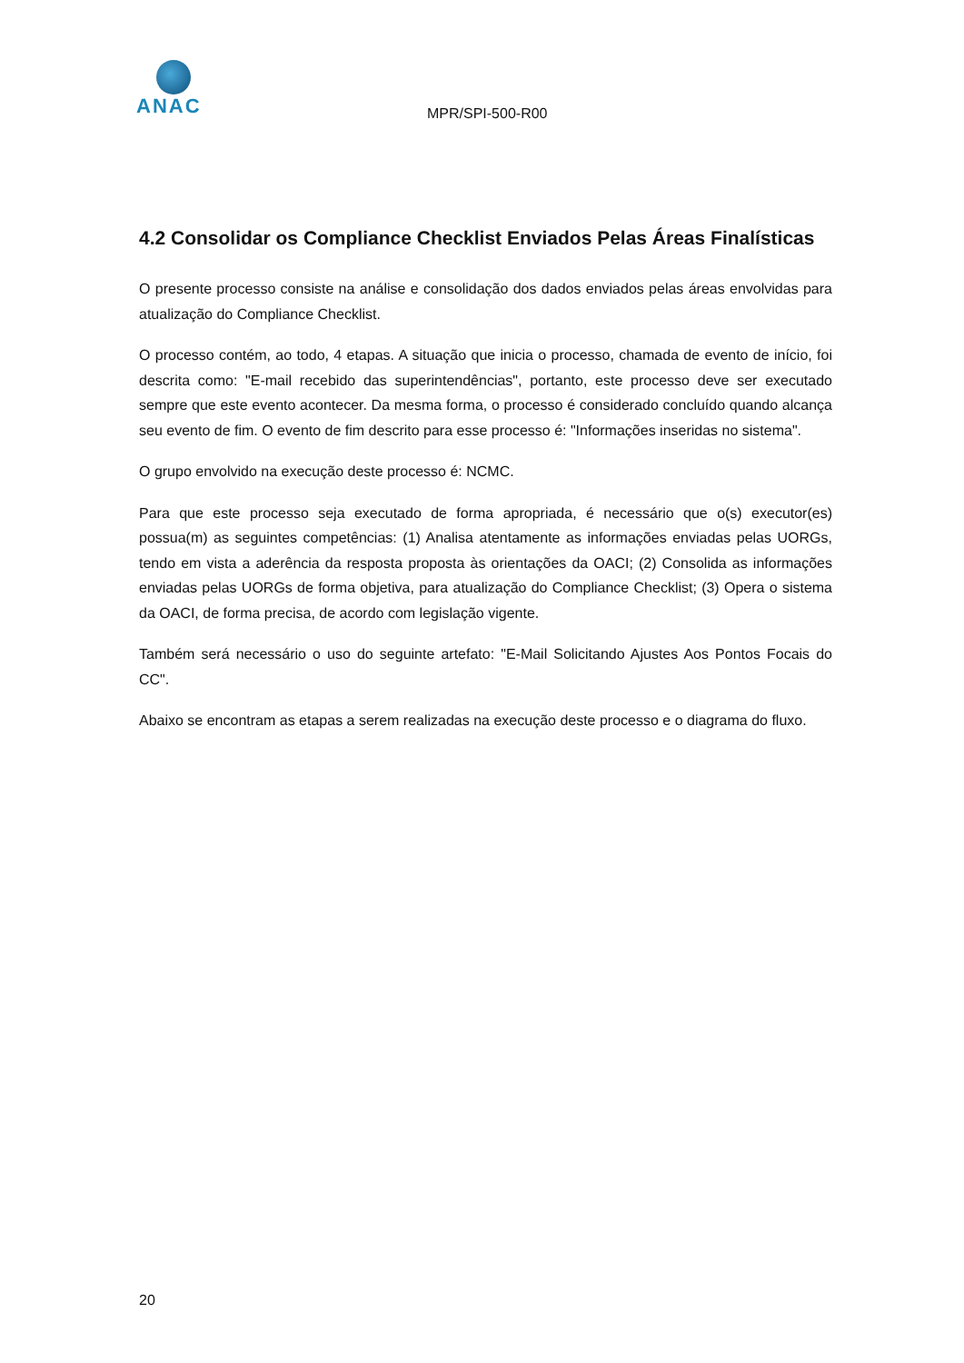ANAC
MPR/SPI-500-R00
4.2 Consolidar os Compliance Checklist Enviados Pelas Áreas Finalísticas
O presente processo consiste na análise e consolidação dos dados enviados pelas áreas envolvidas para atualização do Compliance Checklist.
O processo contém, ao todo, 4 etapas. A situação que inicia o processo, chamada de evento de início, foi descrita como: "E-mail recebido das superintendências", portanto, este processo deve ser executado sempre que este evento acontecer. Da mesma forma, o processo é considerado concluído quando alcança seu evento de fim. O evento de fim descrito para esse processo é: "Informações inseridas no sistema".
O grupo envolvido na execução deste processo é: NCMC.
Para que este processo seja executado de forma apropriada, é necessário que o(s) executor(es) possua(m) as seguintes competências: (1) Analisa atentamente as informações enviadas pelas UORGs, tendo em vista a aderência da resposta proposta às orientações da OACI; (2) Consolida as informações enviadas pelas UORGs de forma objetiva, para atualização do Compliance Checklist; (3) Opera o sistema da OACI, de forma precisa, de acordo com legislação vigente.
Também será necessário o uso do seguinte artefato: "E-Mail Solicitando Ajustes Aos Pontos Focais do CC".
Abaixo se encontram as etapas a serem realizadas na execução deste processo e o diagrama do fluxo.
20